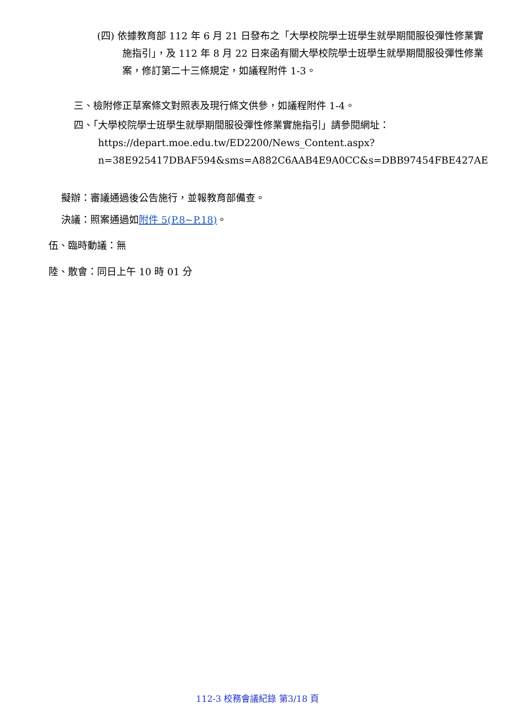(四) 依據教育部 112 年 6 月 21 日發布之「大學校院學士班學生就學期間服役彈性修業實施指引」，及 112 年 8 月 22 日來函有關大學校院學士班學生就學期間服役彈性修業案，修訂第二十三條規定，如議程附件 1-3。
三、檢附修正草案條文對照表及現行條文供參，如議程附件 1-4。
四、「大學校院學士班學生就學期間服役彈性修業實施指引」請參閱網址：
https://depart.moe.edu.tw/ED2200/News_Content.aspx?n=38E925417DBAF594&sms=A882C6AAB4E9A0CC&s=DBB97454FBE427AE
擬辦：審議通過後公告施行，並報教育部備查。
決議：照案通過如附件 5(P.8~P.18)。
伍、臨時動議：無
陸、散會：同日上午 10 時 01 分
112-3 校務會議紀錄 第3/18 頁